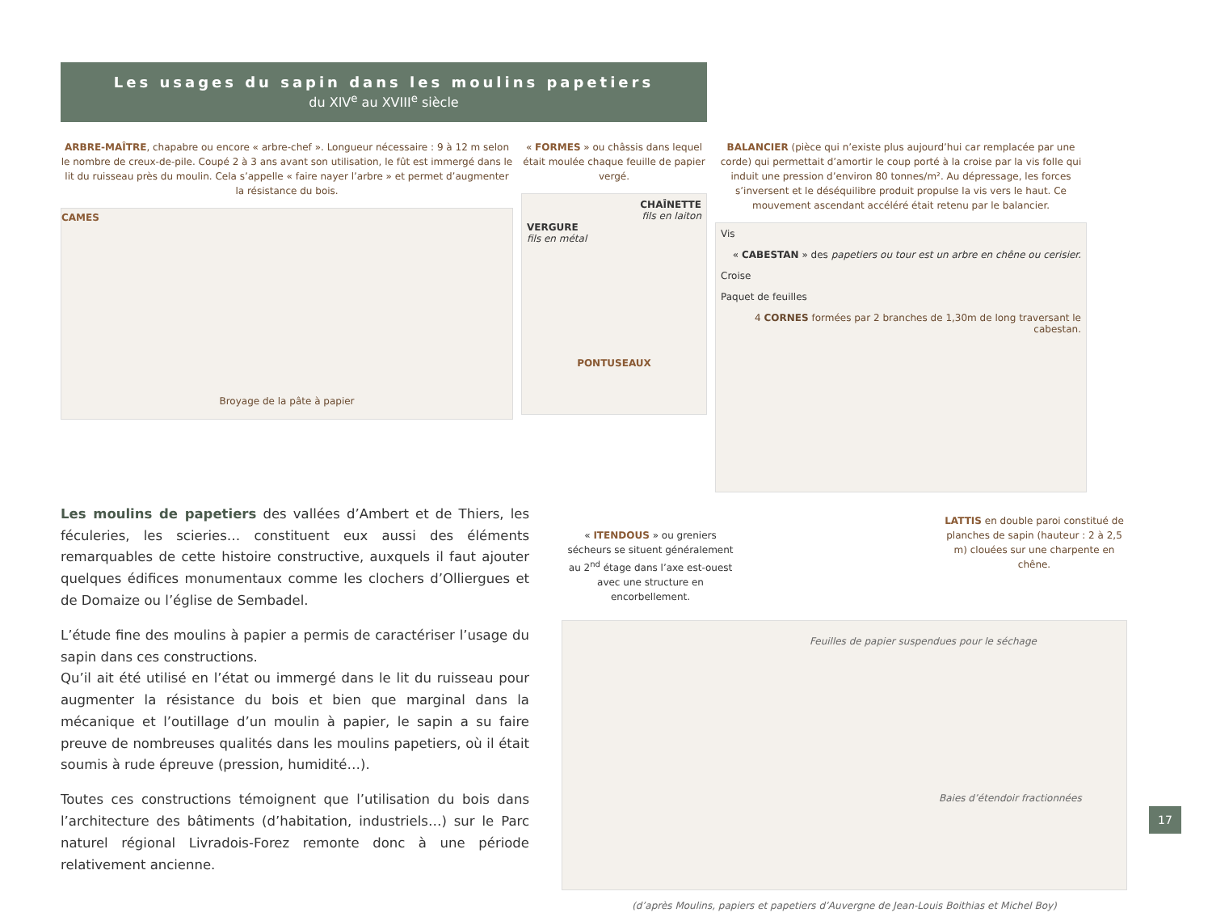Les usages du sapin dans les moulins papetiers
du XIV<sup>e</sup> au XVIII<sup>e</sup> siècle
ARBRE-MAÎTRE, chapabre ou encore « arbre-chef ». Longueur nécessaire : 9 à 12 m selon le nombre de creux-de-pile. Coupé 2 à 3 ans avant son utilisation, le fût est immergé dans le lit du ruisseau près du moulin. Cela s’appelle « faire nayer l’arbre » et permet d’augmenter la résistance du bois.
CAMES
Broyage de la pâte à papier
« FORMES » ou châssis dans lequel était moulée chaque feuille de papier vergé.
CHAÎNETTE
fils en laiton
VERGURE
fils en métal
PONTUSEAUX
BALANCIER (pièce qui n’existe plus aujourd’hui car remplacée par une corde) qui permettait d’amortir le coup porté à la croise par la vis folle qui induit une pression d’environ 80 tonnes/m². Au dépressage, les forces s’inversent et le déséquilibre produit propulse la vis vers le haut. Ce mouvement ascendant accéléré était retenu par le balancier.
Vis
« CABESTAN » des papetiers ou tour est un arbre en chêne ou cerisier.
Croise
Paquet de feuilles
4 CORNES formées par 2 branches de 1,30m de long traversant le cabestan.
Les moulins de papetiers des vallées d’Ambert et de Thiers, les féculeries, les scieries… constituent eux aussi des éléments remarquables de cette histoire constructive, auxquels il faut ajouter quelques édifices monumentaux comme les clochers d’Olliergues et de Domaize ou l’église de Sembadel.
L’étude fine des moulins à papier a permis de caractériser l’usage du sapin dans ces constructions.
Qu’il ait été utilisé en l’état ou immergé dans le lit du ruisseau pour augmenter la résistance du bois et bien que marginal dans la mécanique et l’outillage d’un moulin à papier, le sapin a su faire preuve de nombreuses qualités dans les moulins papetiers, où il était soumis à rude épreuve (pression, humidité…).
Toutes ces constructions témoignent que l’utilisation du bois dans l’architecture des bâtiments (d’habitation, industriels…) sur le Parc naturel régional Livradois-Forez remonte donc à une période relativement ancienne.
« ITENDOUS » ou greniers sécheurs se situent généralement au 2<sup>nd</sup> étage dans l’axe est-ouest avec une structure en encorbellement.
LATTIS en double paroi constitué de planches de sapin (hauteur : 2 à 2,5 m) clouées sur une charpente en chêne.
Feuilles de papier suspendues pour le séchage
Baies d’étendoir fractionnées
(d’après Moulins, papiers et papetiers d’Auvergne de Jean-Louis Boithias et Michel Boy)
17